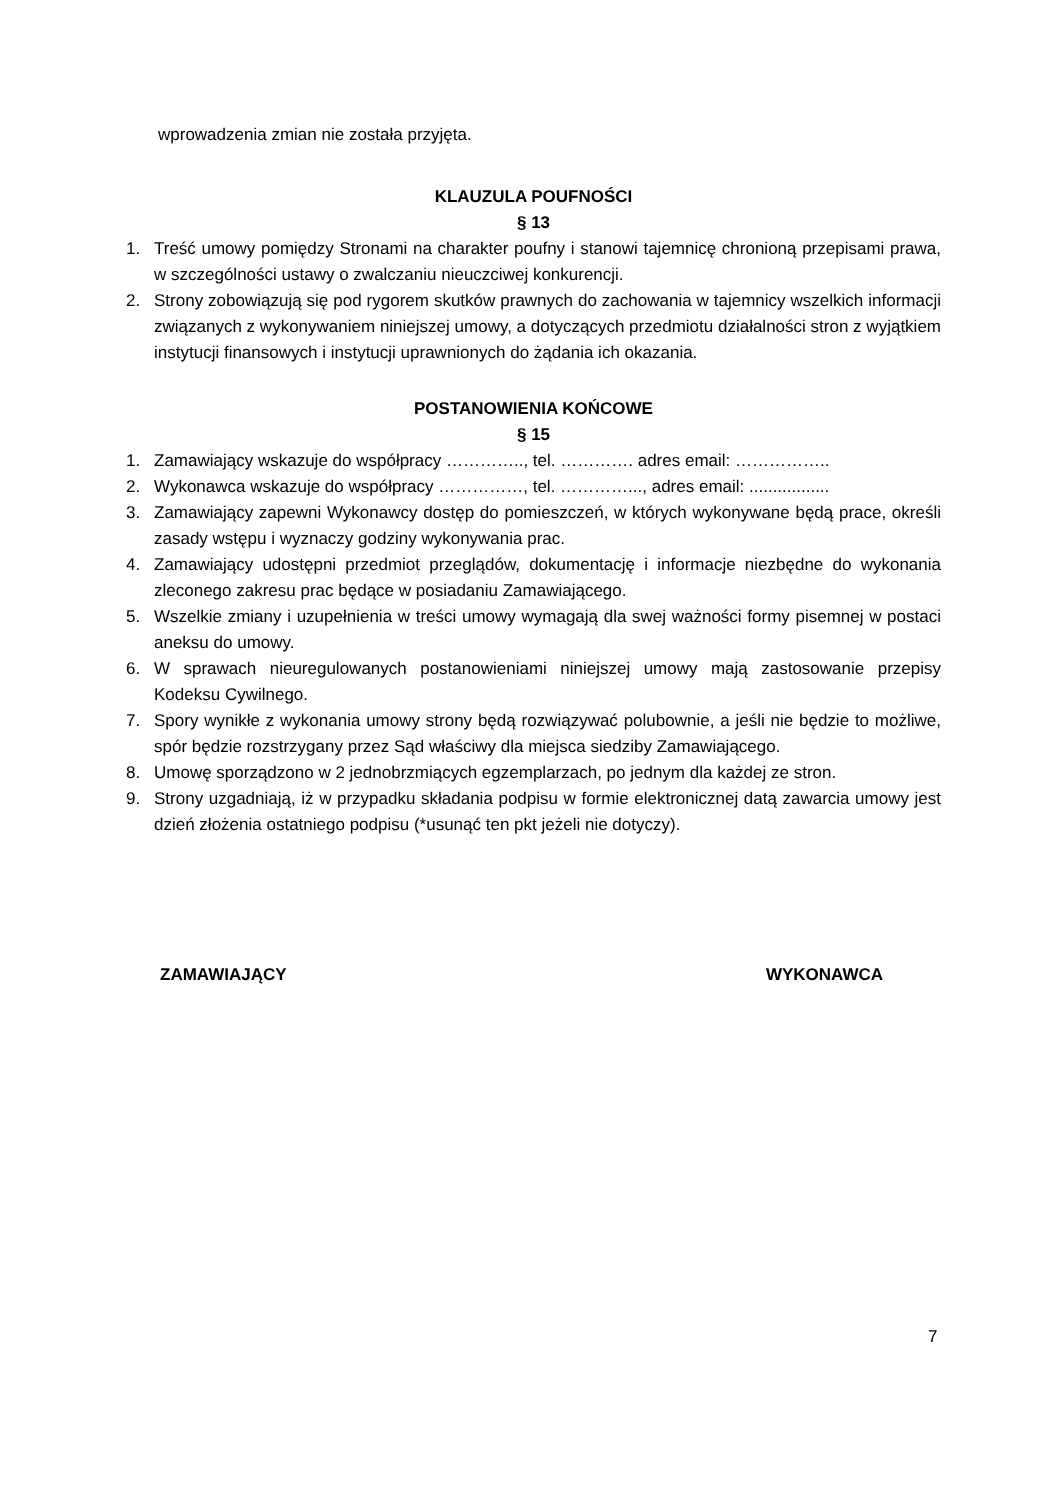wprowadzenia zmian nie została przyjęta.
KLAUZULA POUFNOŚCI
§ 13
1. Treść umowy pomiędzy Stronami na charakter poufny i stanowi tajemnicę chronioną przepisami prawa, w szczególności ustawy o zwalczaniu nieuczciwej konkurencji.
2. Strony zobowiązują się pod rygorem skutków prawnych do zachowania w tajemnicy wszelkich informacji związanych z wykonywaniem niniejszej umowy, a dotyczących przedmiotu działalności stron z wyjątkiem instytucji finansowych i instytucji uprawnionych do żądania ich okazania.
POSTANOWIENIA KOŃCOWE
§ 15
1. Zamawiający wskazuje do współpracy ………….., tel. …………. adres email: ……………..
2. Wykonawca wskazuje do współpracy ……………, tel. …………..., adres email: .................
3. Zamawiający zapewni Wykonawcy dostęp do pomieszczeń, w których wykonywane będą prace, określi zasady wstępu i wyznaczy godziny wykonywania prac.
4. Zamawiający udostępni przedmiot przeglądów, dokumentację i informacje niezbędne do wykonania zleconego zakresu prac będące w posiadaniu Zamawiającego.
5. Wszelkie zmiany i uzupełnienia w treści umowy wymagają dla swej ważności formy pisemnej w postaci aneksu do umowy.
6. W sprawach nieuregulowanych postanowieniami niniejszej umowy mają zastosowanie przepisy Kodeksu Cywilnego.
7. Spory wynikłe z wykonania umowy strony będą rozwiązywać polubownie, a jeśli nie będzie to możliwe, spór będzie rozstrzygany przez Sąd właściwy dla miejsca siedziby Zamawiającego.
8. Umowę sporządzono w 2 jednobrzmiących egzemplarzach, po jednym dla każdej ze stron.
9. Strony uzgadniają, iż w przypadku składania podpisu w formie elektronicznej datą zawarcia umowy jest dzień złożenia ostatniego podpisu (*usunąć ten pkt jeżeli nie dotyczy).
ZAMAWIAJĄCY WYKONAWCA
7